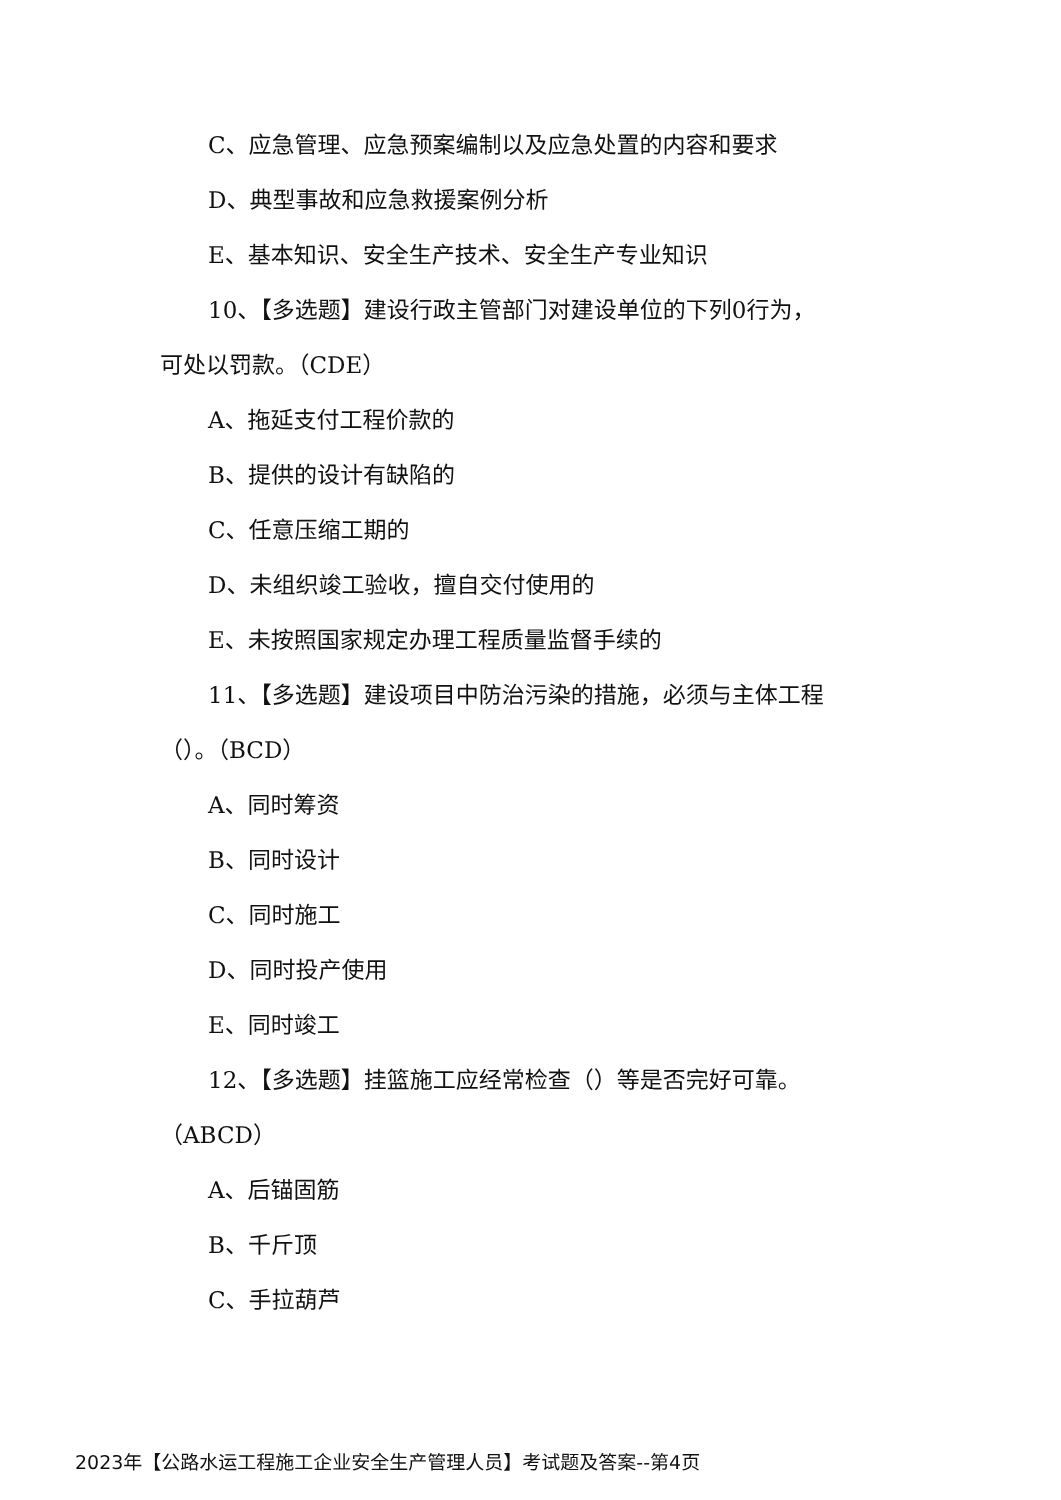C、应急管理、应急预案编制以及应急处置的内容和要求
D、典型事故和应急救援案例分析
E、基本知识、安全生产技术、安全生产专业知识
10、【多选题】建设行政主管部门对建设单位的下列0行为，
可处以罚款。（CDE）
A、拖延支付工程价款的
B、提供的设计有缺陷的
C、任意压缩工期的
D、未组织竣工验收，擅自交付使用的
E、未按照国家规定办理工程质量监督手续的
11、【多选题】建设项目中防治污染的措施，必须与主体工程
（）。（BCD）
A、同时筹资
B、同时设计
C、同时施工
D、同时投产使用
E、同时竣工
12、【多选题】挂篮施工应经常检查（）等是否完好可靠。
（ABCD）
A、后锚固筋
B、千斤顶
C、手拉葫芦
2023年【公路水运工程施工企业安全生产管理人员】考试题及答案--第4页